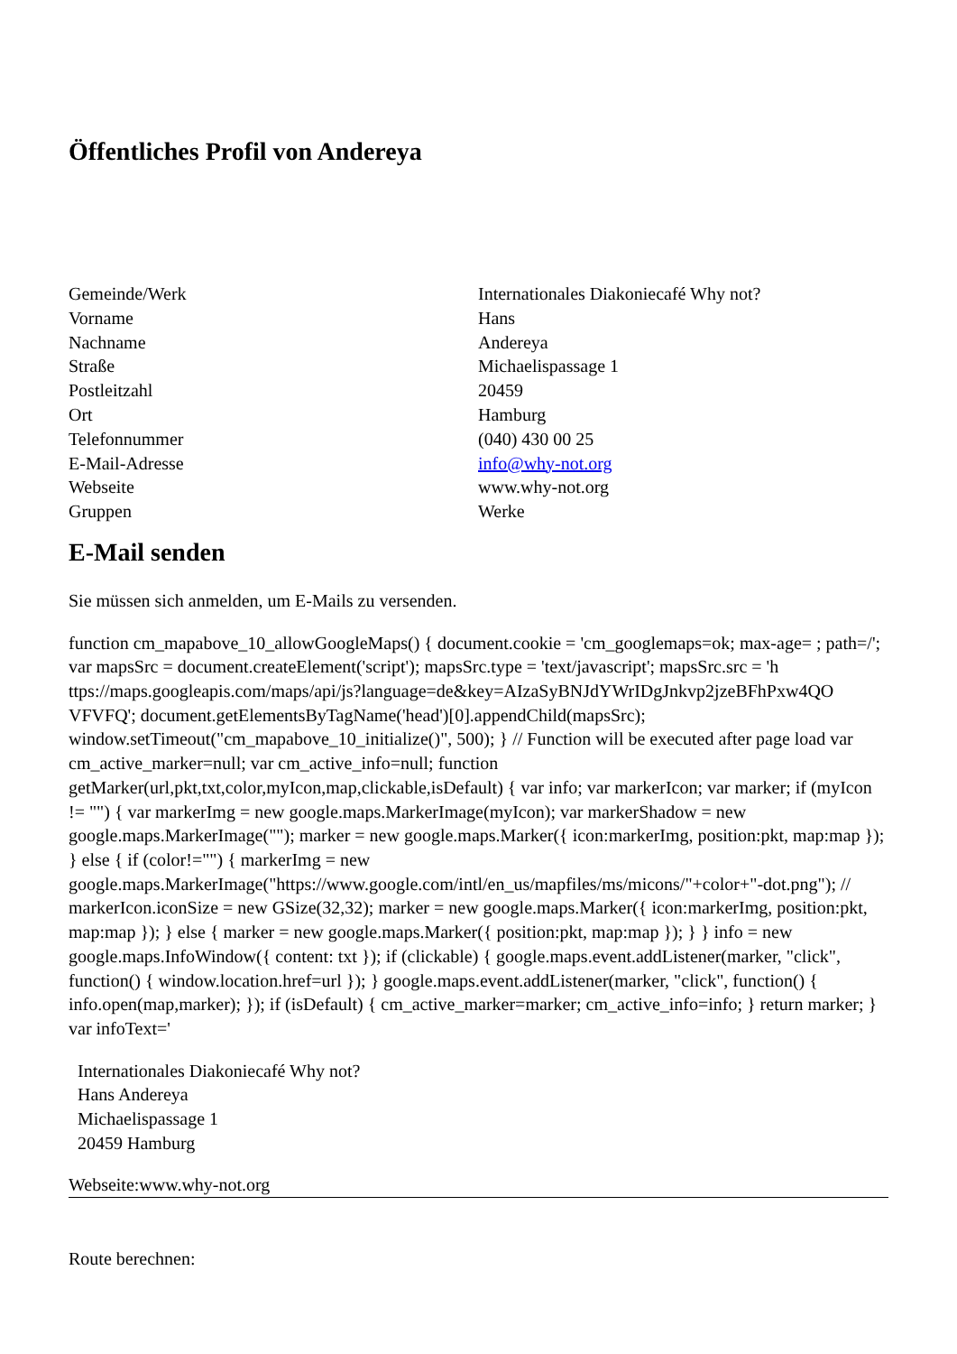Öffentliches Profil von Andereya
| Gemeinde/Werk | Internationales Diakoniecafé Why not? |
| Vorname | Hans |
| Nachname | Andereya |
| Straße | Michaelispassage 1 |
| Postleitzahl | 20459 |
| Ort | Hamburg |
| Telefonnummer | (040) 430 00 25 |
| E-Mail-Adresse | info@why-not.org |
| Webseite | www.why-not.org |
| Gruppen | Werke |
E-Mail senden
Sie müssen sich anmelden, um E-Mails zu versenden.
function cm_mapabove_10_allowGoogleMaps() { document.cookie = 'cm_googlemaps=ok; max-age= ; path=/'; var mapsSrc = document.createElement('script'); mapsSrc.type = 'text/javascript'; mapsSrc.src = 'h ttps://maps.googleapis.com/maps/api/js?language=de&key=AIzaSyBNJdYWrIDgJnkvp2jzeBFhPxw4QO VFVFQ'; document.getElementsByTagName('head')[0].appendChild(mapsSrc); window.setTimeout("cm_mapabove_10_initialize()", 500); } // Function will be executed after page load var cm_active_marker=null; var cm_active_info=null; function getMarker(url,pkt,txt,color,myIcon,map,clickable,isDefault) { var info; var markerIcon; var marker; if (myIcon != "") { var markerImg = new google.maps.MarkerImage(myIcon); var markerShadow = new google.maps.MarkerImage(""); marker = new google.maps.Marker({ icon:markerImg, position:pkt, map:map }); } else { if (color!="") { markerImg = new google.maps.MarkerImage("https://www.google.com/intl/en_us/mapfiles/ms/micons/"+color+"-dot.png"); // markerIcon.iconSize = new GSize(32,32); marker = new google.maps.Marker({ icon:markerImg, position:pkt, map:map }); } else { marker = new google.maps.Marker({ position:pkt, map:map }); } } info = new google.maps.InfoWindow({ content: txt }); if (clickable) { google.maps.event.addListener(marker, "click", function() { window.location.href=url }); } google.maps.event.addListener(marker, "click", function() { info.open(map,marker); }); if (isDefault) { cm_active_marker=marker; cm_active_info=info; } return marker; } var infoText='
Internationales Diakoniecafé Why not?
Hans Andereya
Michaelispassage 1
20459 Hamburg
Webseite:www.why-not.org
Route berechnen: